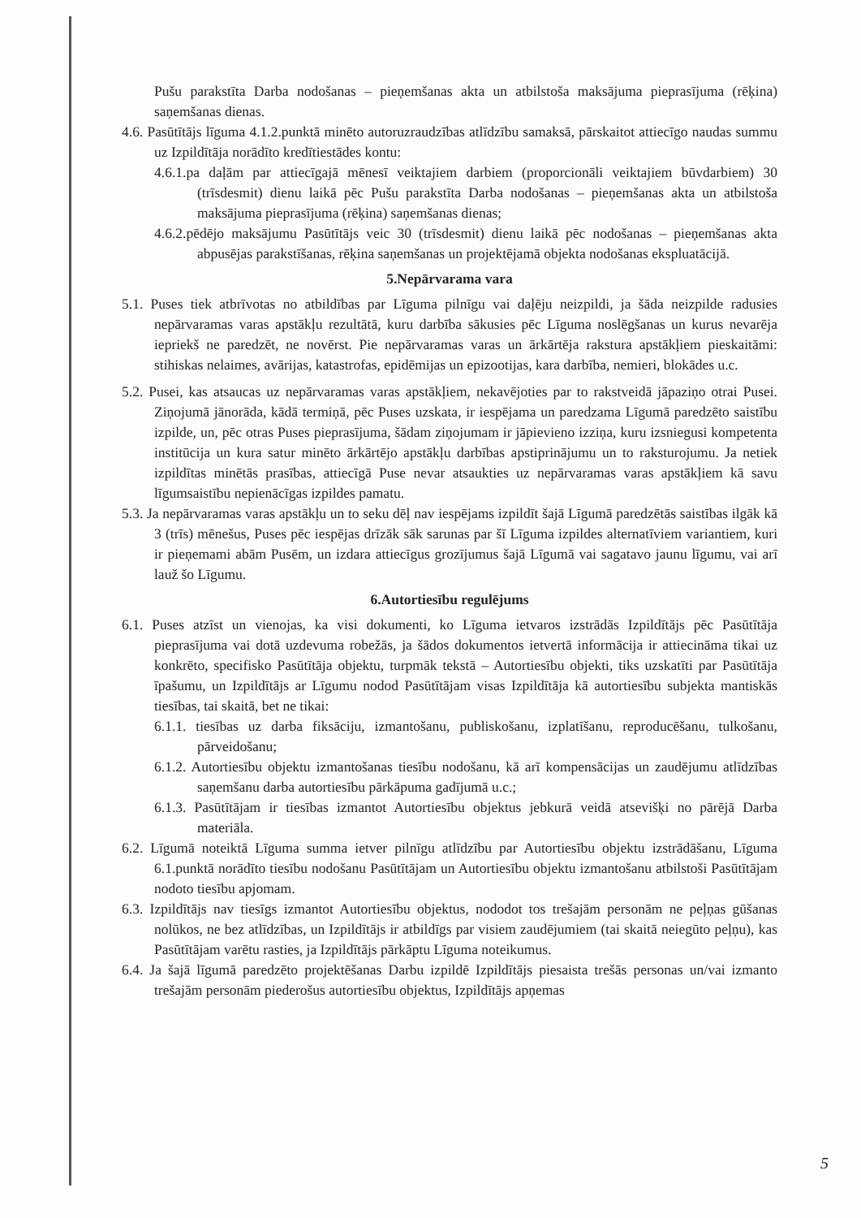Pušu parakstīta Darba nodošanas – pieņemšanas akta un atbilstoša maksājuma pieprasījuma (rēķina) saņemšanas dienas.
4.6. Pasūtītājs līguma 4.1.2.punktā minēto autoruzraudzības atlīdzību samaksā, pārskaitot attiecīgo naudas summu uz Izpildītāja norādīto kredītiestādes kontu:
4.6.1.pa daļām par attiecīgajā mēnesī veiktajiem darbiem (proporcionāli veiktajiem būvdarbiem) 30 (trīsdesmit) dienu laikā pēc Pušu parakstīta Darba nodošanas – pieņemšanas akta un atbilstoša maksājuma pieprasījuma (rēķina) saņemšanas dienas;
4.6.2.pēdējo maksājumu Pasūtītājs veic 30 (trīsdesmit) dienu laikā pēc nodošanas – pieņemšanas akta abpusējas parakstīšanas, rēķina saņemšanas un projektējamā objekta nodošanas ekspluatācijā.
5.Nepārvarama vara
5.1. Puses tiek atbrīvotas no atbildības par Līguma pilnīgu vai daļēju neizpildi, ja šāda neizpilde radusies nepārvaramas varas apstākļu rezultātā, kuru darbība sākusies pēc Līguma noslēgšanas un kurus nevarēja iepriekš ne paredzēt, ne novērst. Pie nepārvaramas varas un ārkārtēja rakstura apstākļiem pieskaitāmi: stihiskas nelaimes, avārijas, katastrofas, epidēmijas un epizootijas, kara darbība, nemieri, blokādes u.c.
5.2. Pusei, kas atsaucas uz nepārvaramas varas apstākļiem, nekavējoties par to rakstveidā jāpaziņo otrai Pusei. Ziņojumā jānorāda, kādā termiņā, pēc Puses uzskata, ir iespējama un paredzama Līgumā paredzēto saistību izpilde, un, pēc otras Puses pieprasījuma, šādam ziņojumam ir jāpievieno izziņa, kuru izsniegusi kompetenta institūcija un kura satur minēto ārkārtējo apstākļu darbības apstiprinājumu un to raksturojumu. Ja netiek izpildītas minētās prasības, attiecīgā Puse nevar atsaukties uz nepārvaramas varas apstākļiem kā savu līgumsaistību nepienācīgas izpildes pamatu.
5.3. Ja nepārvaramas varas apstākļu un to seku dēļ nav iespējams izpildīt šajā Līgumā paredzētās saistības ilgāk kā 3 (trīs) mēnešus, Puses pēc iespējas drīzāk sāk sarunas par šī Līguma izpildes alternatīviem variantiem, kuri ir pieņemami abām Pusēm, un izdara attiecīgus grozījumus šajā Līgumā vai sagatavo jaunu līgumu, vai arī lauž šo Līgumu.
6.Autortiesību regulējums
6.1. Puses atzīst un vienojas, ka visi dokumenti, ko Līguma ietvaros izstrādās Izpildītājs pēc Pasūtītāja pieprasījuma vai dotā uzdevuma robežās, ja šādos dokumentos ietvertā informācija ir attiecināma tikai uz konkrēto, specifisko Pasūtītāja objektu, turpmāk tekstā – Autortiesību objekti, tiks uzskatīti par Pasūtītāja īpašumu, un Izpildītājs ar Līgumu nodod Pasūtītājam visas Izpildītāja kā autortiesību subjekta mantiskās tiesības, tai skaitā, bet ne tikai:
6.1.1. tiesības uz darba fiksāciju, izmantošanu, publiskošanu, izplatīšanu, reproducēšanu, tulkošanu, pārveidošanu;
6.1.2. Autortiesību objektu izmantošanas tiesību nodošanu, kā arī kompensācijas un zaudējumu atlīdzības saņemšanu darba autortiesību pārkāpuma gadījumā u.c.;
6.1.3. Pasūtītājam ir tiesības izmantot Autortiesību objektus jebkurā veidā atsevišķi no pārējā Darba materiāla.
6.2. Līgumā noteiktā Līguma summa ietver pilnīgu atlīdzību par Autortiesību objektu izstrādāšanu, Līguma 6.1.punktā norādīto tiesību nodošanu Pasūtītājam un Autortiesību objektu izmantošanu atbilstoši Pasūtītājam nodoto tiesību apjomam.
6.3. Izpildītājs nav tiesīgs izmantot Autortiesību objektus, nododot tos trešajām personām ne peļņas gūšanas nolūkos, ne bez atlīdzības, un Izpildītājs ir atbildīgs par visiem zaudējumiem (tai skaitā neiegūto peļņu), kas Pasūtītājam varētu rasties, ja Izpildītājs pārkāptu Līguma noteikumus.
6.4. Ja šajā līgumā paredzēto projektēšanas Darbu izpildē Izpildītājs piesaista trešās personas un/vai izmanto trešajām personām piederošus autortiesību objektus, Izpildītājs apņemas
5